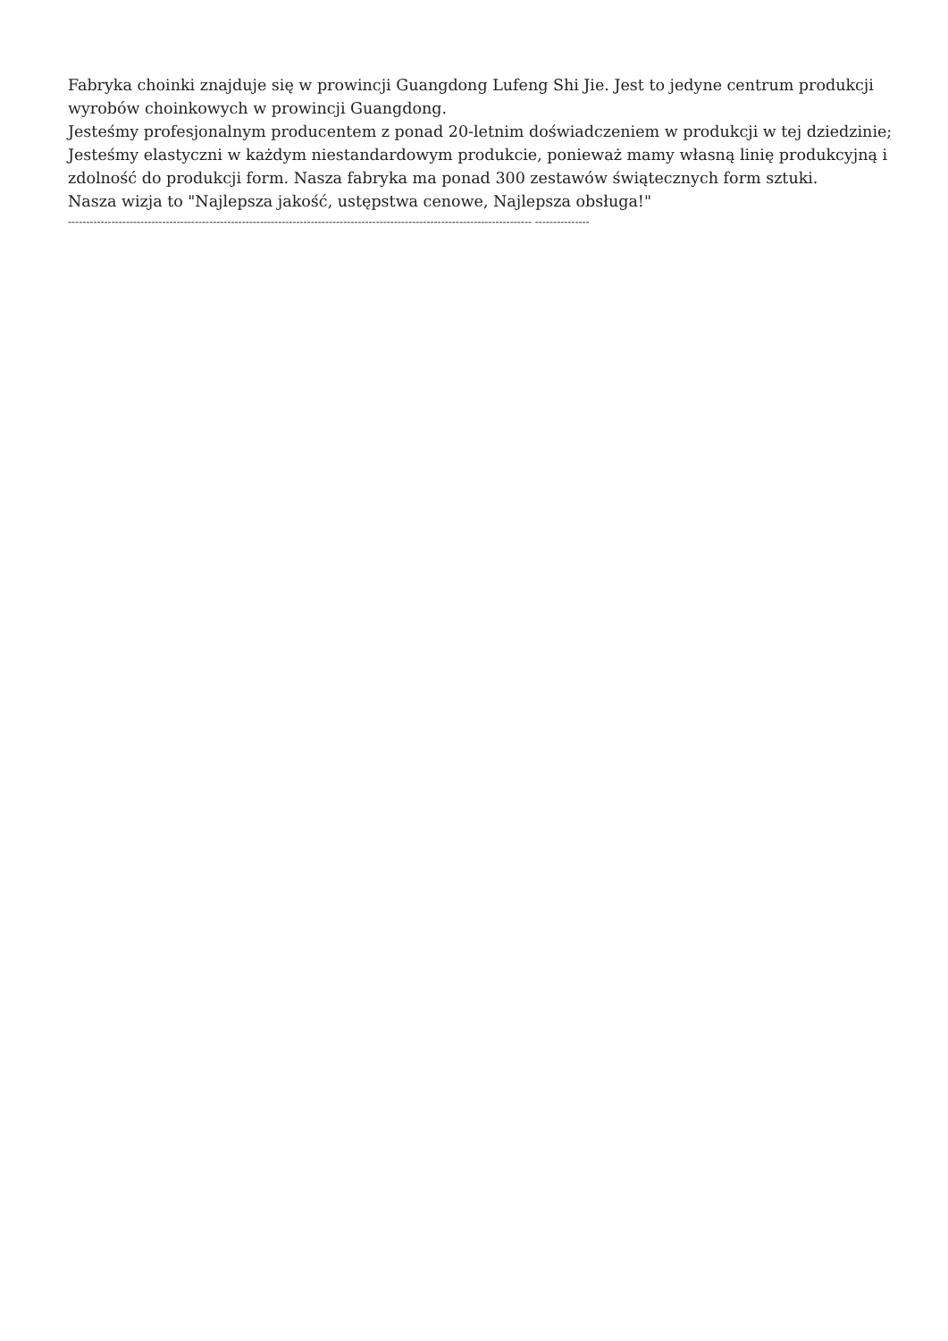Fabryka choinki znajduje się w prowincji Guangdong Lufeng Shi Jie. Jest to jedyne centrum produkcji wyrobów choinkowych w prowincji Guangdong.
Jesteśmy profesjonalnym producentem z ponad 20-letnim doświadczeniem w produkcji w tej dziedzinie; Jesteśmy elastyczni w każdym niestandardowym produkcie, ponieważ mamy własną linię produkcyjną i zdolność do produkcji form. Nasza fabryka ma ponad 300 zestawów świątecznych form sztuki.
Nasza wizja to "Najlepsza jakość, ustępstwa cenowe, Najlepsza obsługa!"
-------------------------------------------------------------------------------------------------------------------------------- ---------------